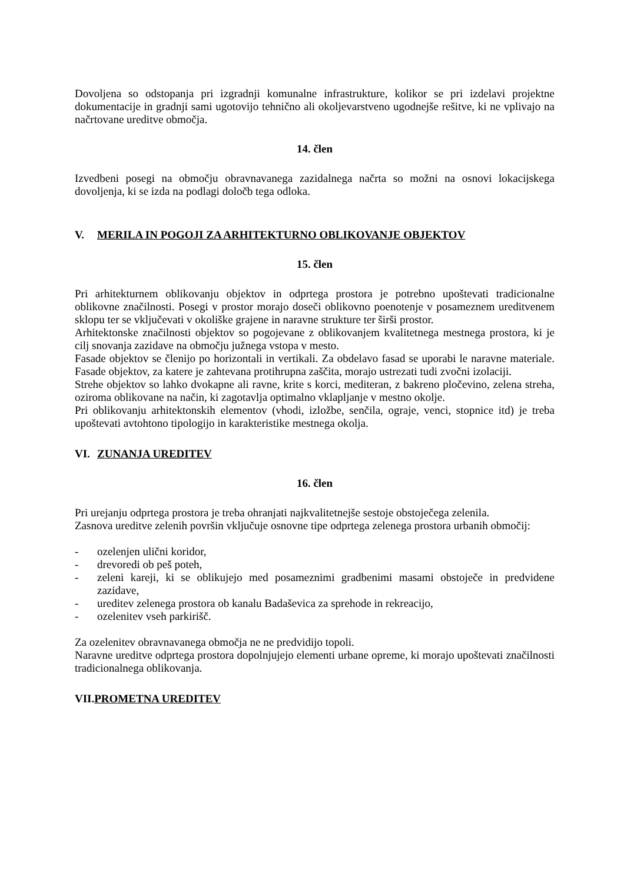Dovoljena so odstopanja pri izgradnji komunalne infrastrukture, kolikor se pri izdelavi projektne dokumentacije in gradnji sami ugotovijo tehnično ali okoljevarstveno ugodnejše rešitve, ki ne vplivajo na načrtovane ureditve območja.
14. člen
Izvedbeni posegi na območju obravnavanega zazidalnega načrta so možni na osnovi lokacijskega dovoljenja, ki se izda na podlagi določb tega odloka.
V. MERILA IN POGOJI ZA ARHITEKTURNO OBLIKOVANJE OBJEKTOV
15. člen
Pri arhitekturnem oblikovanju objektov in odprtega prostora je potrebno upoštevati tradicionalne oblikovne značilnosti. Posegi v prostor morajo doseči oblikovno poenotenje v posameznem ureditvenem sklopu ter se vključevati v okoliške grajene in naravne strukture ter širši prostor.
Arhitektonske značilnosti objektov so pogojevane z oblikovanjem kvalitetnega mestnega prostora, ki je cilj snovanja zazidave na območju južnega vstopa v mesto.
Fasade objektov se členijo po horizontali in vertikali. Za obdelavo fasad se uporabi le naravne materiale. Fasade objektov, za katere je zahtevana protihrupna zaščita, morajo ustrezati tudi zvočni izolaciji.
Strehe objektov so lahko dvokapne ali ravne, krite s korci, mediteran, z bakreno pločevino, zelena streha, oziroma oblikovane na način, ki zagotavlja optimalno vklapljanje v mestno okolje.
Pri oblikovanju arhitektonskih elementov (vhodi, izložbe, senčila, ograje, venci, stopnice itd) je treba upoštevati avtohtono tipologijo in karakteristike mestnega okolja.
VI. ZUNANJA UREDITEV
16. člen
Pri urejanju odprtega prostora je treba ohranjati najkvalitetnejše sestoje obstoječega zelenila.
Zasnova ureditve zelenih površin vključuje osnovne tipe odprtega zelenega prostora urbanih območij:
- ozelenjen ulični koridor,
- drevoredi ob peš poteh,
- zeleni kareji, ki se oblikujejo med posameznimi gradbenimi masami obstoječe in predvidene zazidave,
- ureditev zelenega prostora ob kanalu Badaševica za sprehode in rekreacijo,
- ozelenitev vseh parkirišč.
Za ozelenitev obravnavanega območja ne ne predvidijo topoli.
Naravne ureditve odprtega prostora dopolnjujejo elementi urbane opreme, ki morajo upoštevati značilnosti tradicionalnega oblikovanja.
VII. PROMETNA UREDITEV